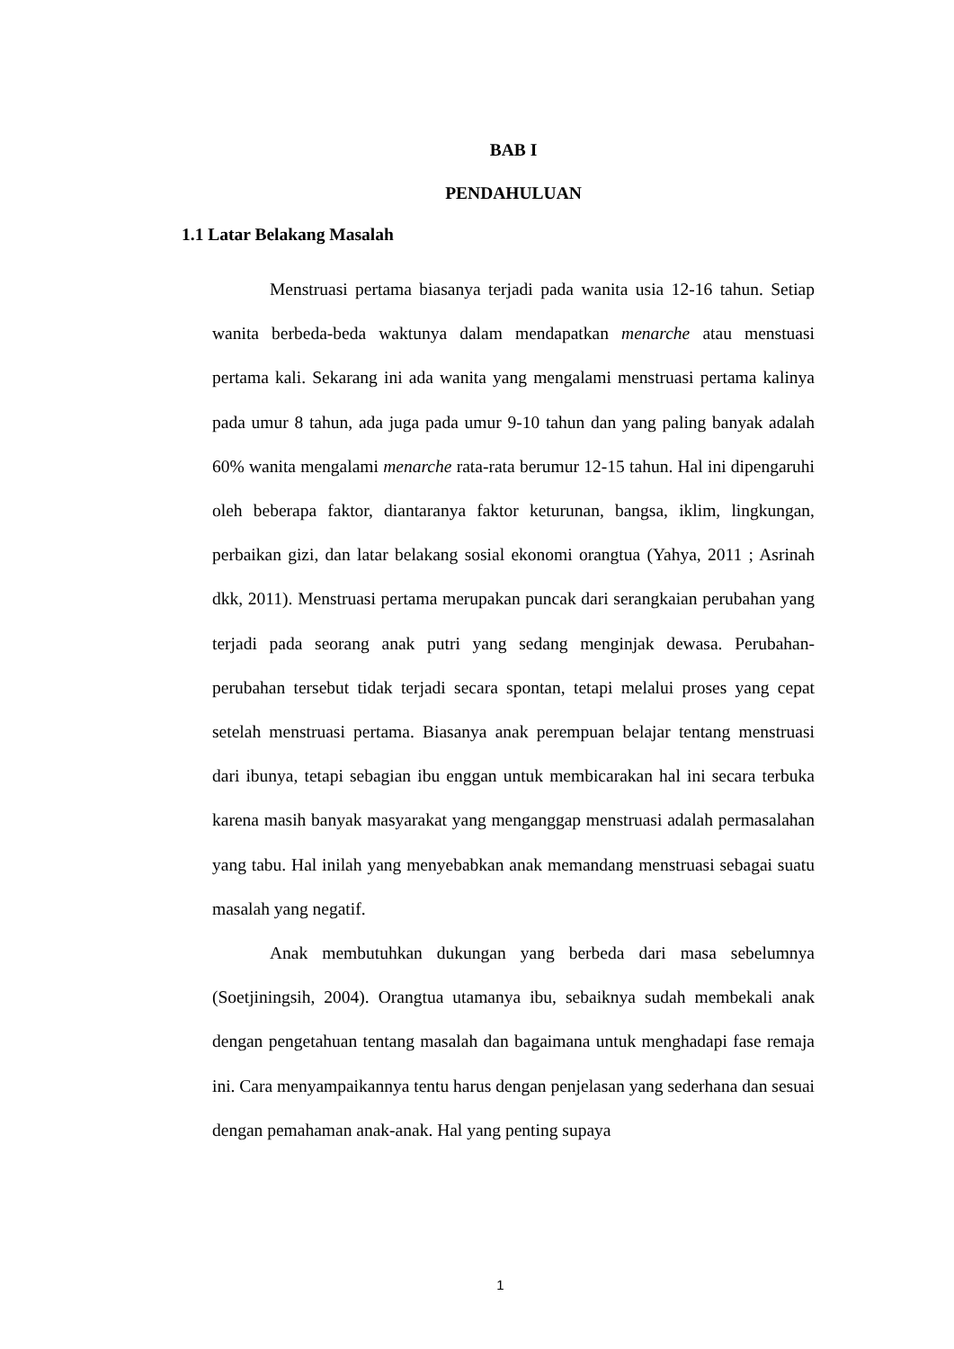BAB I
PENDAHULUAN
1.1 Latar Belakang Masalah
Menstruasi pertama biasanya terjadi pada wanita usia 12-16 tahun. Setiap wanita berbeda-beda waktunya dalam mendapatkan menarche atau menstuasi pertama kali. Sekarang ini ada wanita yang mengalami menstruasi pertama kalinya pada umur 8 tahun, ada juga pada umur 9-10 tahun dan yang paling banyak adalah 60% wanita mengalami menarche rata-rata berumur 12-15 tahun. Hal ini dipengaruhi oleh beberapa faktor, diantaranya faktor keturunan, bangsa, iklim, lingkungan, perbaikan gizi, dan latar belakang sosial ekonomi orangtua (Yahya, 2011 ; Asrinah dkk, 2011). Menstruasi pertama merupakan puncak dari serangkaian perubahan yang terjadi pada seorang anak putri yang sedang menginjak dewasa. Perubahan-perubahan tersebut tidak terjadi secara spontan, tetapi melalui proses yang cepat setelah menstruasi pertama. Biasanya anak perempuan belajar tentang menstruasi dari ibunya, tetapi sebagian ibu enggan untuk membicarakan hal ini secara terbuka karena masih banyak masyarakat yang menganggap menstruasi adalah permasalahan yang tabu. Hal inilah yang menyebabkan anak memandang menstruasi sebagai suatu masalah yang negatif.
Anak membutuhkan dukungan yang berbeda dari masa sebelumnya (Soetjiningsih, 2004). Orangtua utamanya ibu, sebaiknya sudah membekali anak dengan pengetahuan tentang masalah dan bagaimana untuk menghadapi fase remaja ini. Cara menyampaikannya tentu harus dengan penjelasan yang sederhana dan sesuai dengan pemahaman anak-anak. Hal yang penting supaya
1